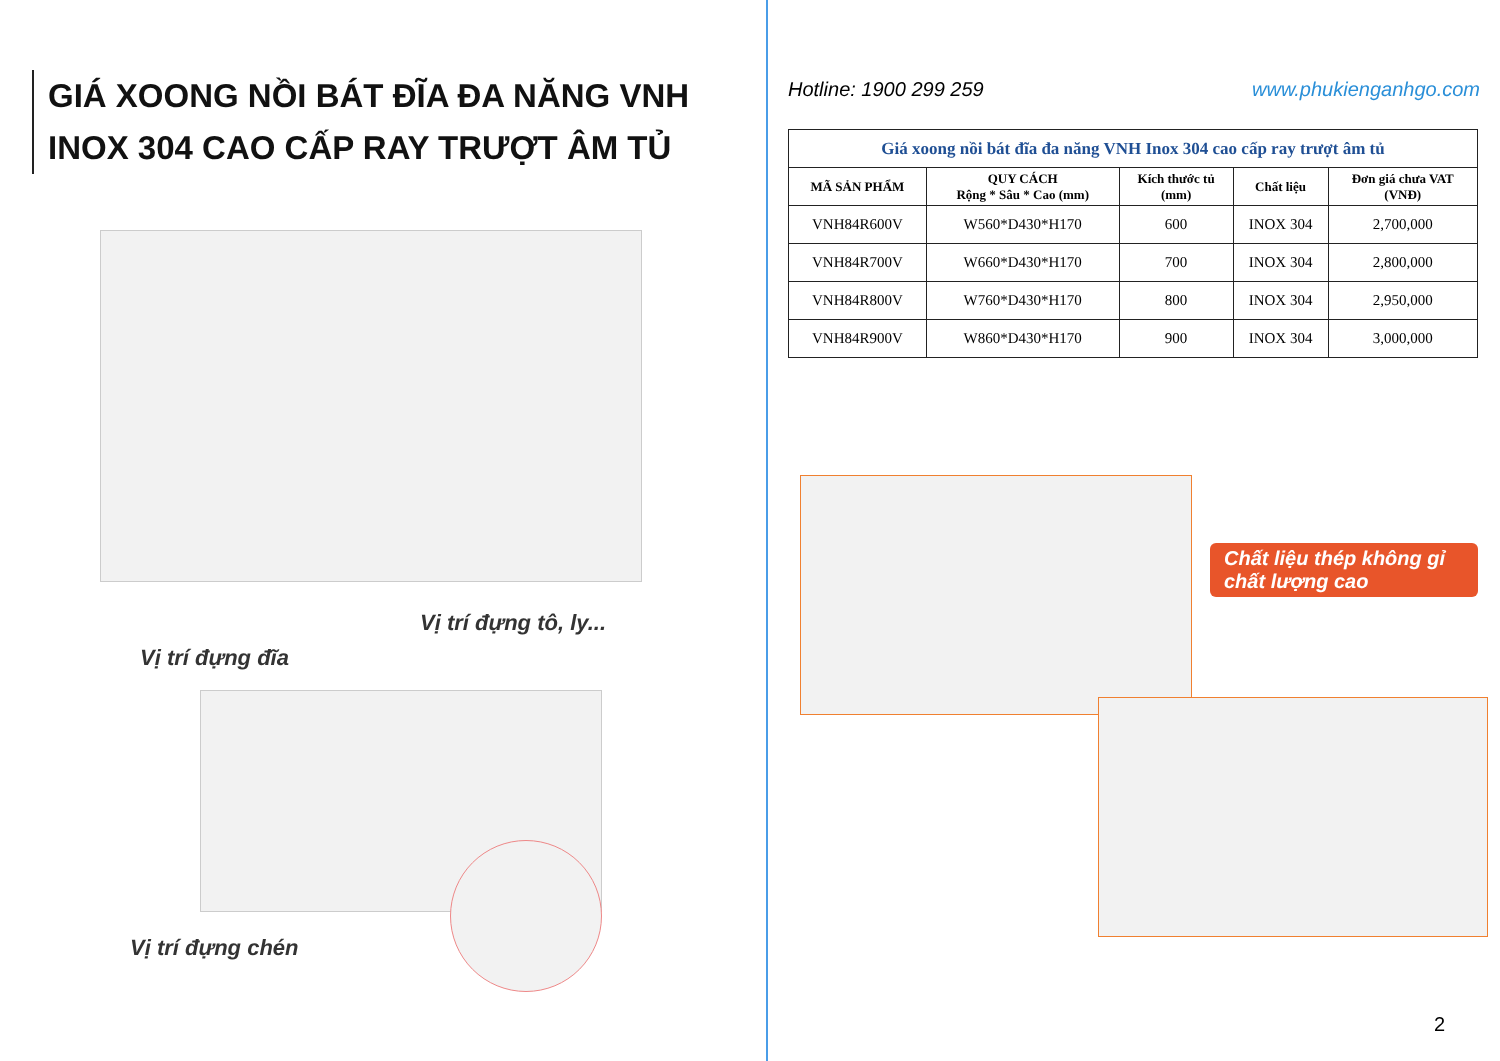GIÁ XOONG NỒI BÁT ĐĨA ĐA NĂNG VNH
INOX 304 CAO CẤP RAY TRƯỢT ÂM TỦ
Vị trí đựng tô, ly...
Vị trí đựng đĩa
Vị trí đựng chén
Hotline: 1900 299 259 www.phukienganhgo.com
| Giá xoong nồi bát đĩa đa năng VNH Inox 304 cao cấp ray trượt âm tủ | | | | |
| MÃ SẢN PHẨM | QUY CÁCH Rộng * Sâu * Cao (mm) | Kích thước tủ (mm) | Chất liệu | Đơn giá chưa VAT (VNĐ) |
| VNH84R600V | W560*D430*H170 | 600 | INOX 304 | 2,700,000 |
| VNH84R700V | W660*D430*H170 | 700 | INOX 304 | 2,800,000 |
| VNH84R800V | W760*D430*H170 | 800 | INOX 304 | 2,950,000 |
| VNH84R900V | W860*D430*H170 | 900 | INOX 304 | 3,000,000 |
2
Chất liệu thép không gỉ chất lượng cao